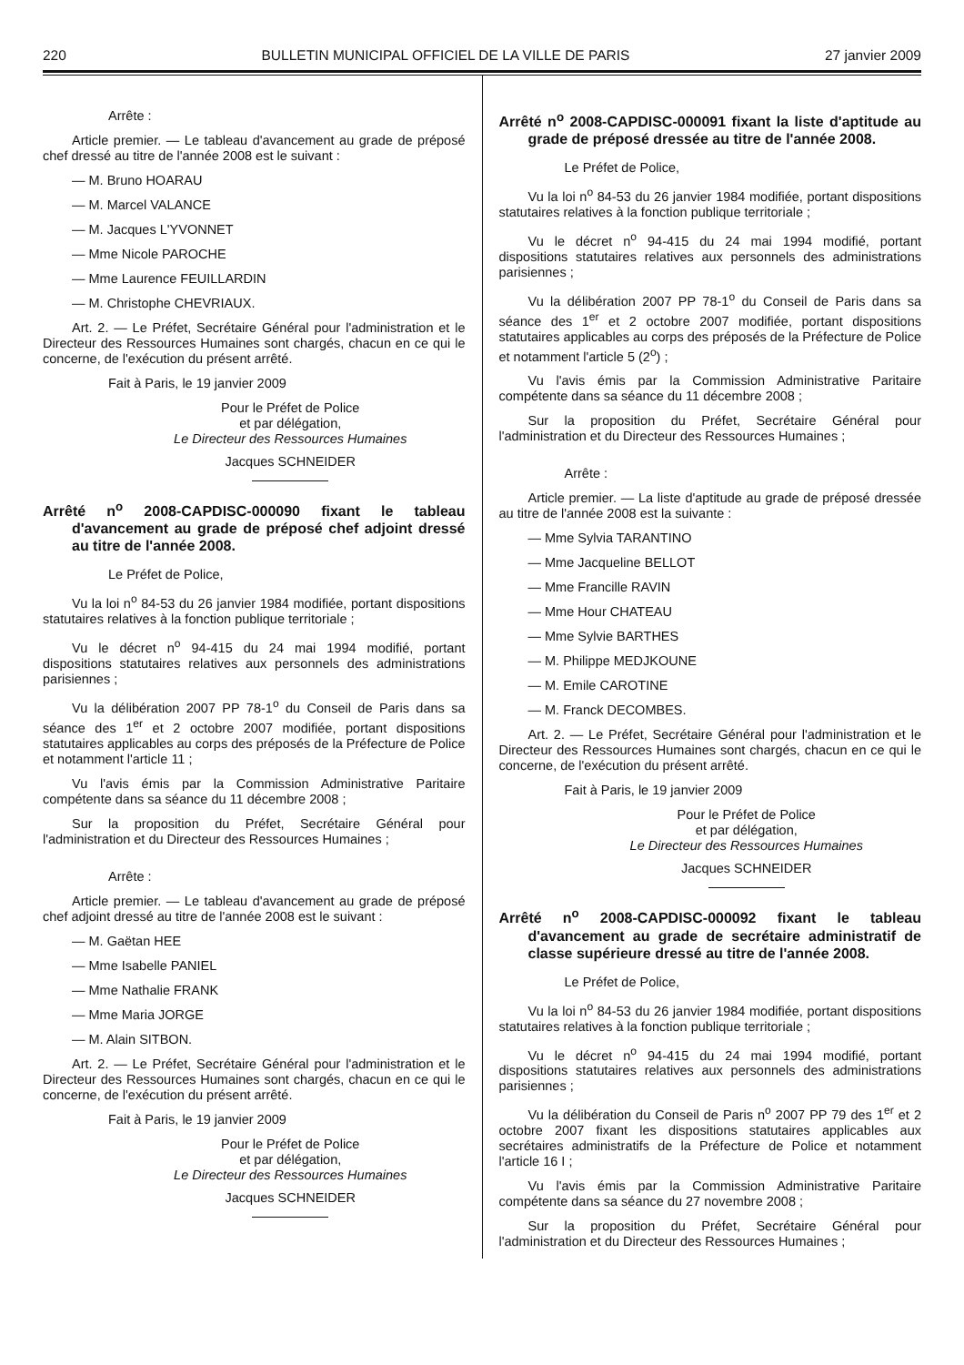220 BULLETIN MUNICIPAL OFFICIEL DE LA VILLE DE PARIS 27 janvier 2009
Arrête :
Article premier. — Le tableau d'avancement au grade de préposé chef dressé au titre de l'année 2008 est le suivant :
— M. Bruno HOARAU
— M. Marcel VALANCE
— M. Jacques L'YVONNET
— Mme Nicole PAROCHE
— Mme Laurence FEUILLARDIN
— M. Christophe CHEVRIAUX.
Art. 2. — Le Préfet, Secrétaire Général pour l'administration et le Directeur des Ressources Humaines sont chargés, chacun en ce qui le concerne, de l'exécution du présent arrêté.
Fait à Paris, le 19 janvier 2009
Pour le Préfet de Police
et par délégation,
Le Directeur des Ressources Humaines
Jacques SCHNEIDER
Arrêté n<sup>o</sup> 2008-CAPDISC-000090 fixant le tableau d'avancement au grade de préposé chef adjoint dressé au titre de l'année 2008.
Le Préfet de Police,
Vu la loi n<sup>o</sup> 84-53 du 26 janvier 1984 modifiée, portant dispositions statutaires relatives à la fonction publique territoriale ;
Vu le décret n<sup>o</sup> 94-415 du 24 mai 1994 modifié, portant dispositions statutaires relatives aux personnels des administrations parisiennes ;
Vu la délibération 2007 PP 78-1<sup>o</sup> du Conseil de Paris dans sa séance des 1<sup>er</sup> et 2 octobre 2007 modifiée, portant dispositions statutaires applicables au corps des préposés de la Préfecture de Police et notamment l'article 11 ;
Vu l'avis émis par la Commission Administrative Paritaire compétente dans sa séance du 11 décembre 2008 ;
Sur la proposition du Préfet, Secrétaire Général pour l'administration et du Directeur des Ressources Humaines ;
Arrête :
Article premier. — Le tableau d'avancement au grade de préposé chef adjoint dressé au titre de l'année 2008 est le suivant :
— M. Gaëtan HEE
— Mme Isabelle PANIEL
— Mme Nathalie FRANK
— Mme Maria JORGE
— M. Alain SITBON.
Art. 2. — Le Préfet, Secrétaire Général pour l'administration et le Directeur des Ressources Humaines sont chargés, chacun en ce qui le concerne, de l'exécution du présent arrêté.
Fait à Paris, le 19 janvier 2009
Pour le Préfet de Police
et par délégation,
Le Directeur des Ressources Humaines
Jacques SCHNEIDER
Arrêté n<sup>o</sup> 2008-CAPDISC-000091 fixant la liste d'aptitude au grade de préposé dressée au titre de l'année 2008.
Le Préfet de Police,
Vu la loi n<sup>o</sup> 84-53 du 26 janvier 1984 modifiée, portant dispositions statutaires relatives à la fonction publique territoriale ;
Vu le décret n<sup>o</sup> 94-415 du 24 mai 1994 modifié, portant dispositions statutaires relatives aux personnels des administrations parisiennes ;
Vu la délibération 2007 PP 78-1<sup>o</sup> du Conseil de Paris dans sa séance des 1<sup>er</sup> et 2 octobre 2007 modifiée, portant dispositions statutaires applicables au corps des préposés de la Préfecture de Police et notamment l'article 5 (2<sup>o</sup>) ;
Vu l'avis émis par la Commission Administrative Paritaire compétente dans sa séance du 11 décembre 2008 ;
Sur la proposition du Préfet, Secrétaire Général pour l'administration et du Directeur des Ressources Humaines ;
Arrête :
Article premier. — La liste d'aptitude au grade de préposé dressée au titre de l'année 2008 est la suivante :
— Mme Sylvia TARANTINO
— Mme Jacqueline BELLOT
— Mme Francille RAVIN
— Mme Hour CHATEAU
— Mme Sylvie BARTHES
— M. Philippe MEDJKOUNE
— M. Emile CAROTINE
— M. Franck DECOMBES.
Art. 2. — Le Préfet, Secrétaire Général pour l'administration et le Directeur des Ressources Humaines sont chargés, chacun en ce qui le concerne, de l'exécution du présent arrêté.
Fait à Paris, le 19 janvier 2009
Pour le Préfet de Police
et par délégation,
Le Directeur des Ressources Humaines
Jacques SCHNEIDER
Arrêté n<sup>o</sup> 2008-CAPDISC-000092 fixant le tableau d'avancement au grade de secrétaire administratif de classe supérieure dressé au titre de l'année 2008.
Le Préfet de Police,
Vu la loi n<sup>o</sup> 84-53 du 26 janvier 1984 modifiée, portant dispositions statutaires relatives à la fonction publique territoriale ;
Vu le décret n<sup>o</sup> 94-415 du 24 mai 1994 modifié, portant dispositions statutaires relatives aux personnels des administrations parisiennes ;
Vu la délibération du Conseil de Paris n<sup>o</sup> 2007 PP 79 des 1<sup>er</sup> et 2 octobre 2007 fixant les dispositions statutaires applicables aux secrétaires administratifs de la Préfecture de Police et notamment l'article 16 I ;
Vu l'avis émis par la Commission Administrative Paritaire compétente dans sa séance du 27 novembre 2008 ;
Sur la proposition du Préfet, Secrétaire Général pour l'administration et du Directeur des Ressources Humaines ;